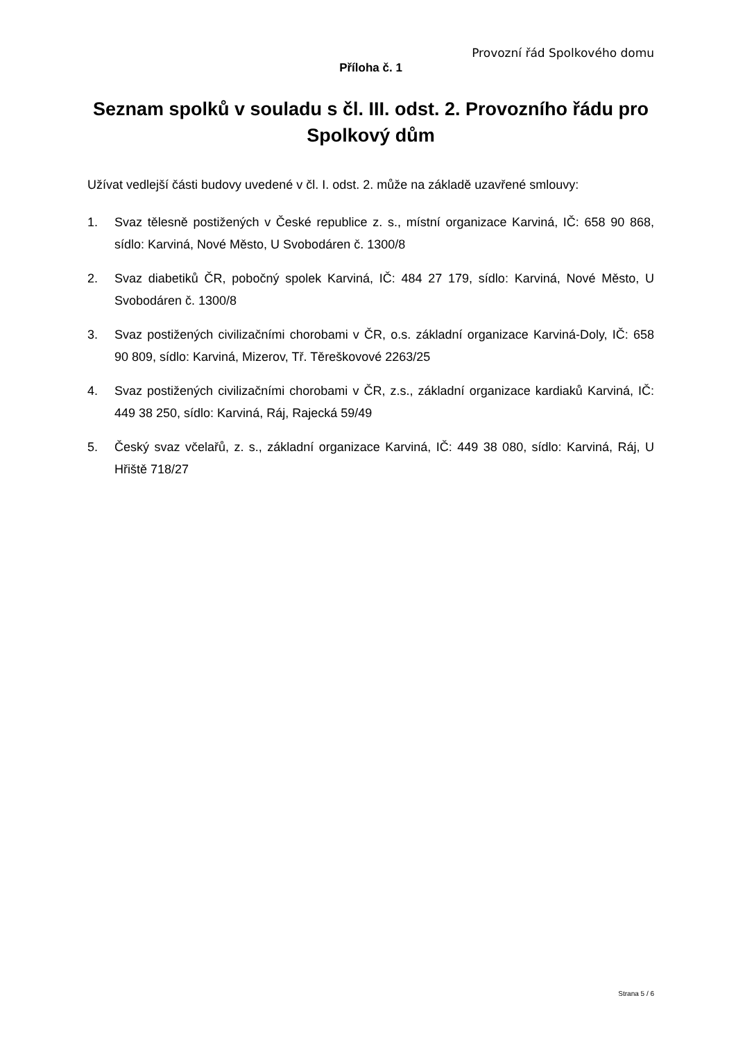Provozní řád Spolkového domu
Příloha č. 1
Seznam spolků v souladu s čl. III. odst. 2. Provozního řádu pro Spolkový dům
Užívat vedlejší části budovy uvedené v čl. I. odst. 2. může na základě uzavřené smlouvy:
1. Svaz tělesně postižených v České republice z. s., místní organizace Karviná, IČ: 658 90 868, sídlo: Karviná, Nové Město, U Svobodáren č. 1300/8
2. Svaz diabetiků ČR, pobočný spolek Karviná, IČ: 484 27 179, sídlo: Karviná, Nové Město, U Svobodáren č. 1300/8
3. Svaz postižených civilizačními chorobami v ČR, o.s. základní organizace Karviná-Doly, IČ: 658 90 809, sídlo: Karviná, Mizerov, Tř. Těreškovové 2263/25
4. Svaz postižených civilizačními chorobami v ČR, z.s., základní organizace kardiaků Karviná, IČ: 449 38 250, sídlo: Karviná, Ráj, Rajecká 59/49
5. Český svaz včelařů, z. s., základní organizace Karviná, IČ: 449 38 080, sídlo: Karviná, Ráj, U Hřiště 718/27
Strana 5 / 6